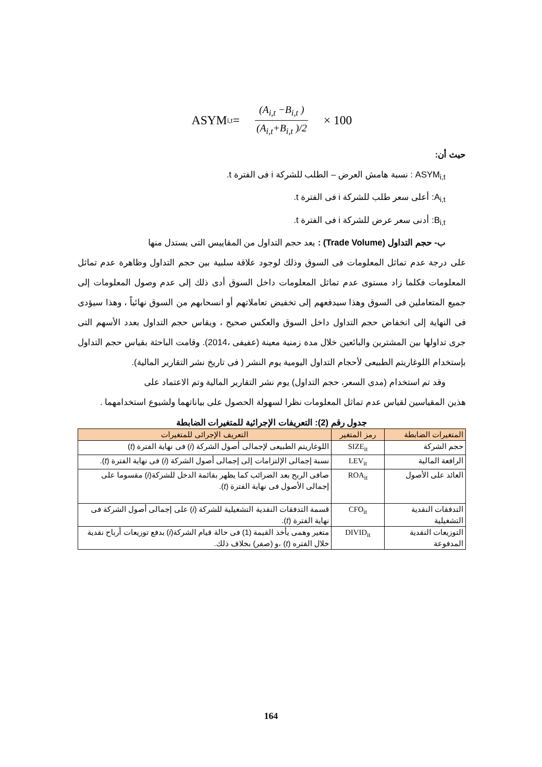ASYM<sub>i,t</sub> = (A<sub>i,t</sub> −B<sub>i,t</sub> ) (A<sub>i,t</sub>+B<sub>i,t</sub> )/2 × 100
حيث أن:
ASYM<sub>i,t</sub> : نسبة هامش العرض – الطلب للشركة i فى الفترة t.
A<sub>i,t</sub>: أعلى سعر طلب للشركة i فى الفترة t.
B<sub>i,t</sub>: أدنى سعر عرض للشركة i فى الفترة t.
ب- حجم التداول (Trade Volume) : يعد حجم التداول من المقاييس التى يستدل منها
على درجة عدم تماثل المعلومات فى السوق وذلك لوجود علاقة سلبية بين حجم التداول وظاهرة عدم تماثل المعلومات فكلما زاد مستوى عدم تماثل المعلومات داخل السوق أدى ذلك إلى عدم وصول المعلومات إلى جميع المتعاملين فى السوق وهذا سيدفعهم إلى تخفيض تعاملاتهم أو انسحابهم من السوق نهائياً ، وهذا سيؤدى فى النهاية إلى انخفاض حجم التداول داخل السوق والعكس صحيح ، ويقاس حجم التداول بعدد الأسهم التى جرى تداولها بين المشترين والبائعين خلال مدة زمنية معينة (عفيفى ،2014). وقامت الباحثة بقياس حجم التداول بإستخدام اللوغاريتم الطبيعى لأحجام التداول اليومية يوم النشر ( فى تاريخ نشر التقارير المالية).
وقد تم استخدام (مدى السعر، حجم التداول) يوم نشر التقارير المالية وتم الاعتماد على
هذين المقياسين لقياس عدم تماثل المعلومات نظرا لسهولة الحصول على بياناتهما ولشيوع استخدامهما .
جدول رقم (2): التعريفات الإجرائية للمتغيرات الضابطة
| المتغيرات الضابطة | رمز المتغير | التعريف الإجرائى للمتغيرات |
| --- | --- | --- |
| حجم الشركة | SIZE<sub>it</sub> | اللوغاريتم الطبيعى لإجمالى أصول الشركة ( i ) فى نهاية الفترة ( t ) |
| الرافعة المالية | LEV<sub>it</sub> | نسبة إجمالى الإلتزامات إلى إجمالى أصول الشركة ( i ) فى نهاية الفترة ( t ). |
| العائد على الأصول | ROA<sub>it</sub> | صافى الربح بعد الضرائب كما يظهر بقائمة الدخل للشركة( i ) مقسوما على إجمالى الأصول فى نهاية الفترة ( t ). |
| التدفقات النقدية التشغيلية | CFO<sub>it</sub> | قسمة التدفقات النقدية التشغيلية للشركة ( i ) على إجمالى أصول الشركة فى نهاية الفترة ( t ). |
| التوزيعات النقدية المدفوعة | DIVID<sub>it</sub> | متغير وهمى يأخذ القيمة (1) فى حالة قيام الشركة( i ) بدفع توزيعات أرباح نقدية خلال الفتره ( t ) ،و (صفر) بخلاف ذلك. |
164